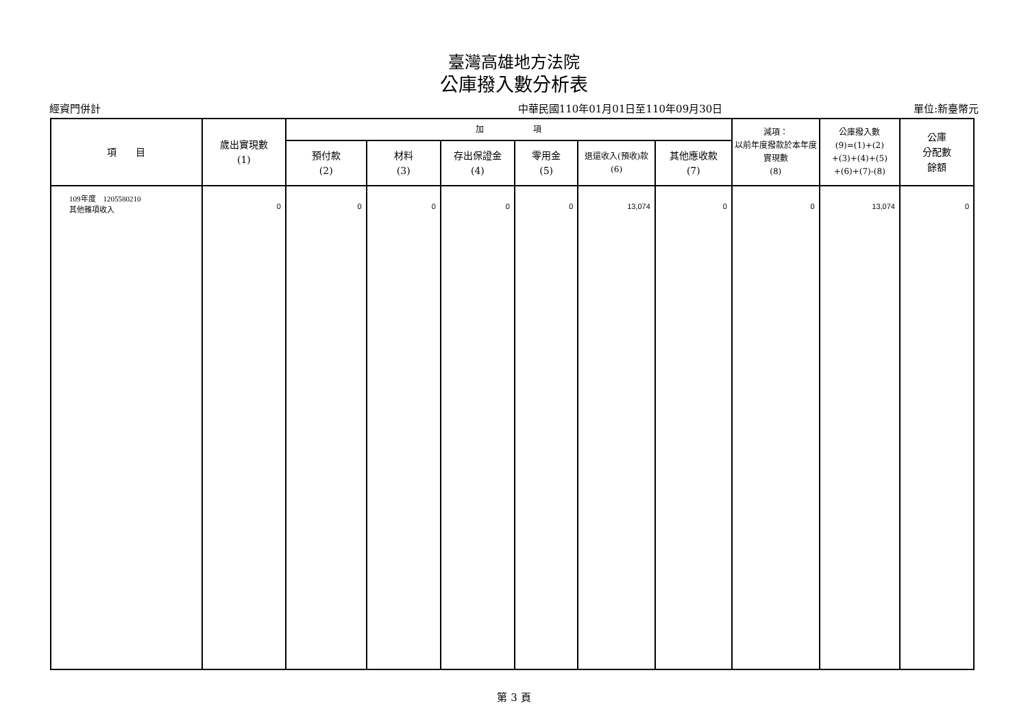臺灣高雄地方法院
公庫撥入數分析表
經資門併計 中華民國110年01月01日至110年09月30日 單位:新臺幣元
| 項 目 | 歲出實現數 (1) | 加 項 | | | | | | 減項： 以前年度撥款於本年度實現數 (8) | 公庫撥入數 (9)=(1)+(2) +(3)+(4)+(5) +(6)+(7)-(8) | 公庫 分配數 餘額 |
| --- | --- | --- | --- | --- | --- | --- | --- | --- | --- | --- |
| | | 預付款 (2) | 材料 (3) | 存出保證金 (4) | 零用金 (5) | 退還收入(預收)款 (6) | 其他應收款 (7) | | | |
| 109年度 1205580210 其他雜項收入 | 0 | 0 | 0 | 0 | 0 | 13,074 | 0 | 0 | 13,074 | 0 |
第 3 頁